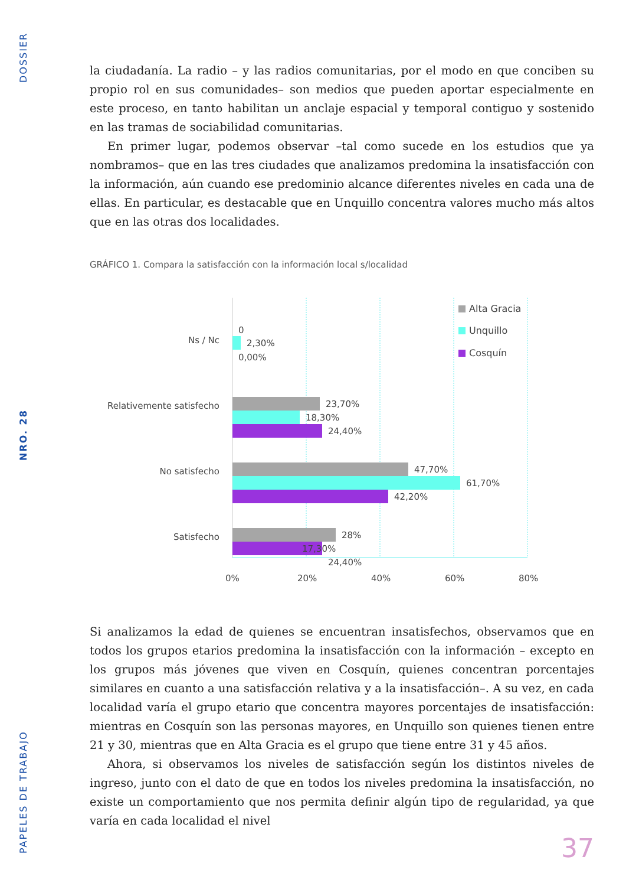DOSSIER
NRO. 28
PAPELES DE TRABAJO
la ciudadanía. La radio – y las radios comunitarias, por el modo en que conciben su propio rol en sus comunidades– son medios que pueden aportar especialmente en este proceso, en tanto habilitan un anclaje espacial y temporal contiguo y sostenido en las tramas de sociabilidad comunitarias.
En primer lugar, podemos observar –tal como sucede en los estudios que ya nombramos– que en las tres ciudades que analizamos predomina la insatisfacción con la información, aún cuando ese predominio alcance diferentes niveles en cada una de ellas. En particular, es destacable que en Unquillo concentra valores mucho más altos que en las otras dos localidades.
GRÁFICO 1. Compara la satisfacción con la información local s/localidad
Ns / Nc
Relativemente satisfecho
No satisfecho
Satisfecho
0
2,30%
0,00%
23,70%
18,30%
24,40%
47,70%
61,70%
42,20%
28%
17,30%
24,40%
0%
20%
40%
60%
80%
Alta Gracia
Unquillo
Cosquín
Si analizamos la edad de quienes se encuentran insatisfechos, observamos que en todos los grupos etarios predomina la insatisfacción con la información – excepto en los grupos más jóvenes que viven en Cosquín, quienes concentran porcentajes similares en cuanto a una satisfacción relativa y a la insatisfacción–. A su vez, en cada localidad varía el grupo etario que concentra mayores porcentajes de insatisfacción: mientras en Cosquín son las personas mayores, en Unquillo son quienes tienen entre 21 y 30, mientras que en Alta Gracia es el grupo que tiene entre 31 y 45 años.
Ahora, si observamos los niveles de satisfacción según los distintos niveles de ingreso, junto con el dato de que en todos los niveles predomina la insatisfacción, no existe un comportamiento que nos permita definir algún tipo de regularidad, ya que varía en cada localidad el nivel
37